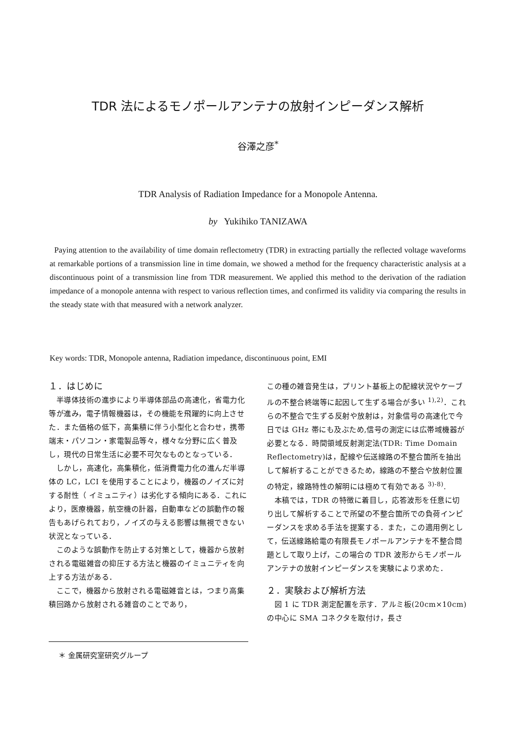TDR 法によるモノポールアンテナの放射インピーダンス解析
谷澤之彦<sup>*</sup>
TDR Analysis of Radiation Impedance for a Monopole Antenna.
by Yukihiko TANIZAWA
Paying attention to the availability of time domain reflectometry (TDR) in extracting partially the reflected voltage waveforms at remarkable portions of a transmission line in time domain, we showed a method for the frequency characteristic analysis at a discontinuous point of a transmission line from TDR measurement. We applied this method to the derivation of the radiation impedance of a monopole antenna with respect to various reflection times, and confirmed its validity via comparing the results in the steady state with that measured with a network analyzer.
Key words: TDR, Monopole antenna, Radiation impedance, discontinuous point, EMI
１．はじめに
　半導体技術の進歩により半導体部品の高速化，省電力化等が進み，電子情報機器は，その機能を飛躍的に向上させた．また価格の低下，高集積に伴う小型化と合わせ，携帯端末・パソコン・家電製品等々，様々な分野に広く普及し，現代の日常生活に必要不可欠なものとなっている．
　しかし，高速化，高集積化，低消費電力化の進んだ半導体の LC，LCI を使用することにより，機器のノイズに対する耐性（ イミュニティ）は劣化する傾向にある．これにより，医療機器，航空機の計器，自動車などの誤動作の報告もあげられており，ノイズの与える影響は無視できない状況となっている．
　このような誤動作を防止する対策として，機器から放射される電磁雑音の抑圧する方法と機器のイミュニティを向上する方法がある．
　ここで，機器から放射される電磁雑音とは，つまり高集積回路から放射される雑音のことであり，
この種の雑音発生は，プリント基板上の配線状況やケーブルの不整合終端等に起因して生ずる場合が多い <sup>1),2)</sup>．これらの不整合で生ずる反射や放射は，対象信号の高速化で今日では GHz 帯にも及ぶため,信号の測定には広帯域機器が必要となる．時間領域反射測定法(TDR: Time Domain Reflectometry)は，配線や伝送線路の不整合箇所を抽出して解析することができるため，線路の不整合や放射位置の特定，線路特性の解明には極めて有効である <sup>3)-8)</sup>.
　本稿では，TDR の特徴に着目し，応答波形を任意に切り出して解析することで所望の不整合箇所での負荷インピーダンスを求める手法を提案する．また，この適用例として，伝送線路給電の有限長モノポールアンテナを不整合問題として取り上げ，この場合の TDR 波形からモノポールアンテナの放射インピーダンスを実験により求めた．
２．実験および解析方法
　図 1 に TDR 測定配置を示す．アルミ板(20cm×10cm) の中心に SMA コネクタを取付け，長さ
＊ 金属研究室研究グループ